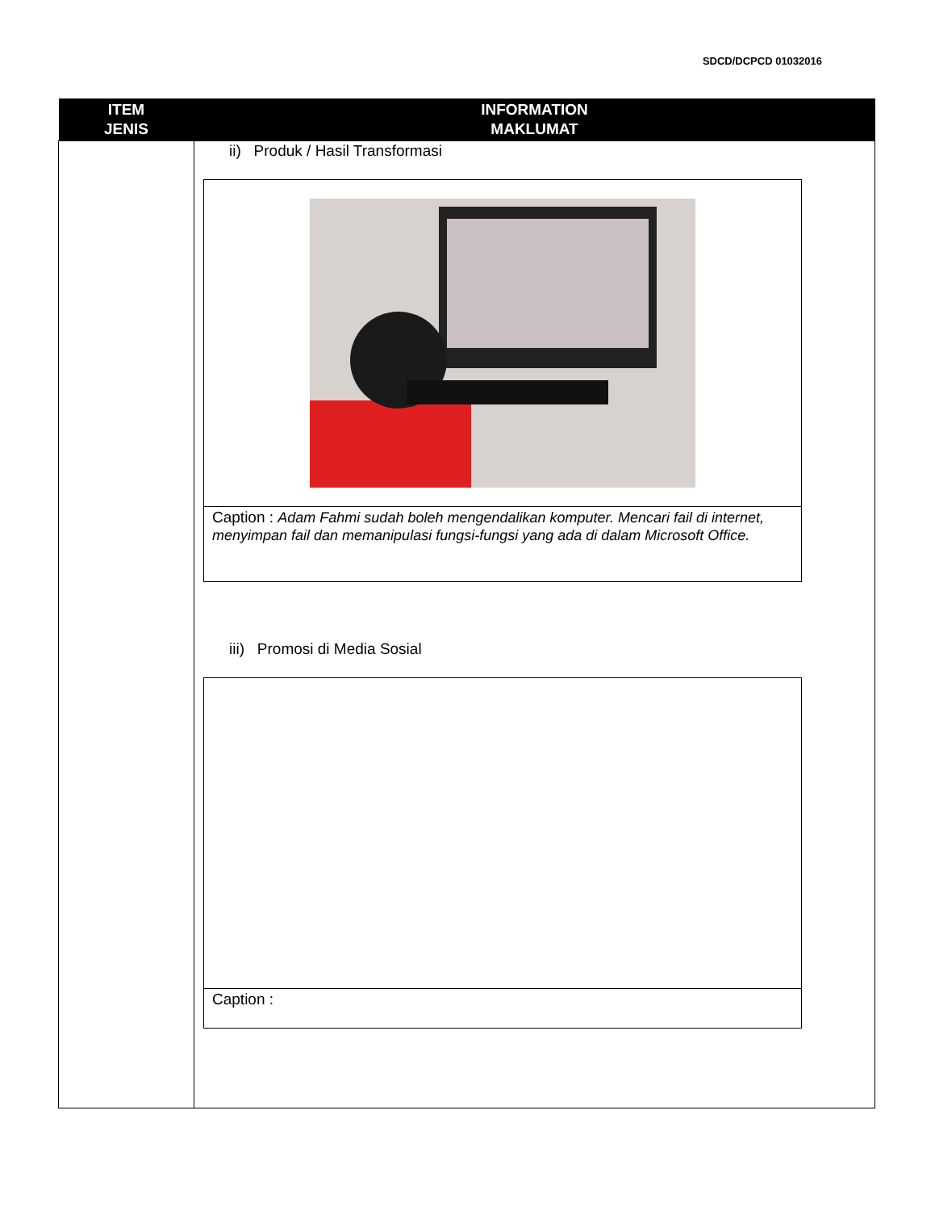SDCD/DCPCD 01032016
| ITEM JENIS | INFORMATION MAKLUMAT |
| --- | --- |
| | ii) Produk / Hasil Transformasi Caption : Adam Fahmi sudah boleh mengendalikan komputer. Mencari fail di internet, menyimpan fail dan memanipulasi fungsi-fungsi yang ada di dalam Microsoft Office. iii) Promosi di Media Sosial Caption : |